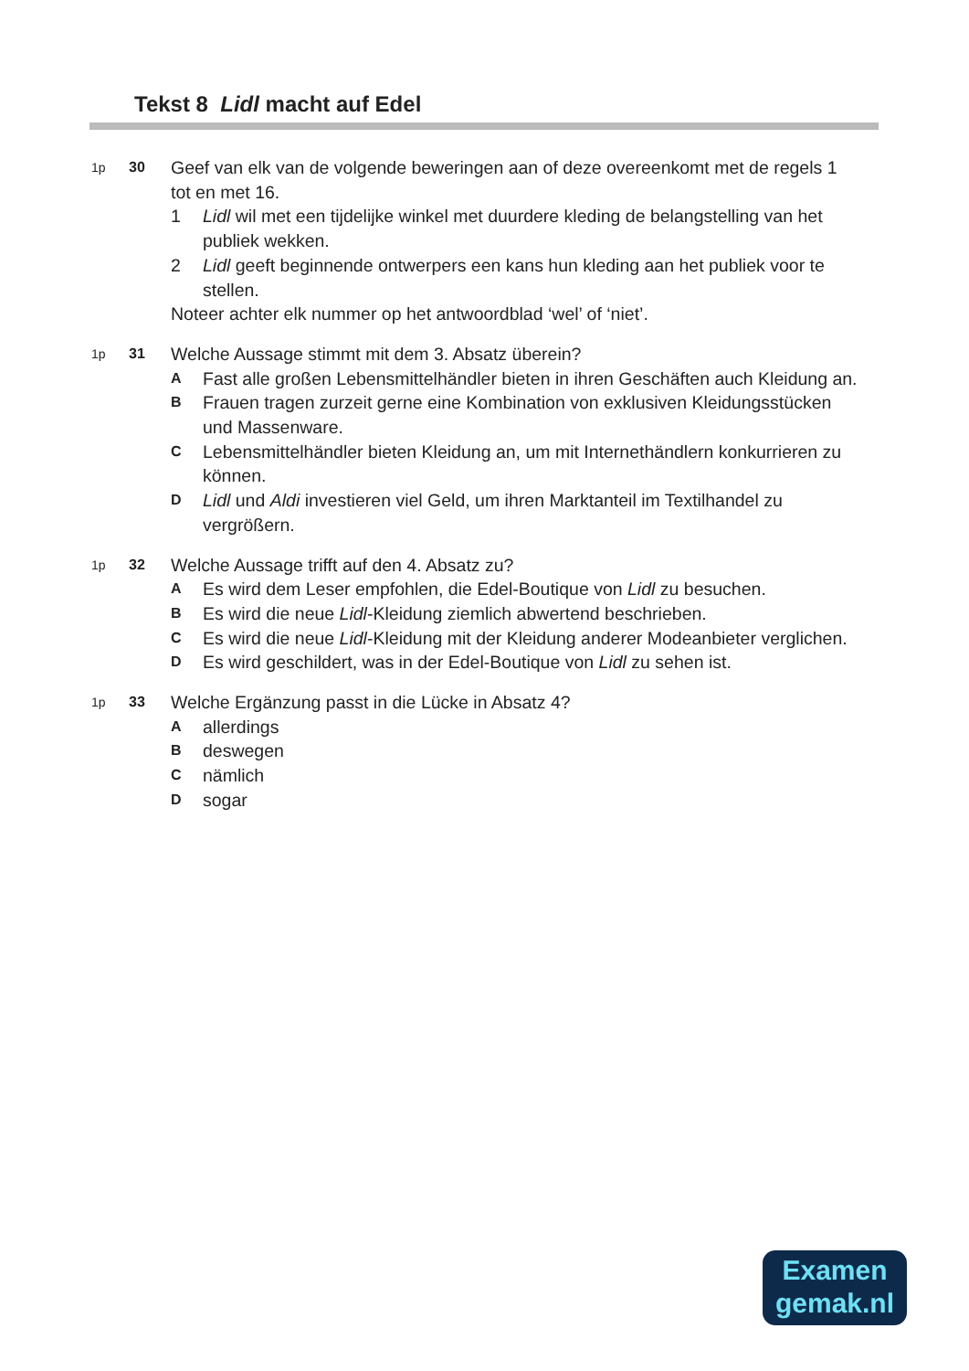Tekst 8 Lidl macht auf Edel
1p 30
Geef van elk van de volgende beweringen aan of deze overeenkomt met de regels 1 tot en met 16.
1 Lidl wil met een tijdelijke winkel met duurdere kleding de belangstelling van het publiek wekken.
2 Lidl geeft beginnende ontwerpers een kans hun kleding aan het publiek voor te stellen.
Noteer achter elk nummer op het antwoordblad ‘wel’ of ‘niet’.
1p 31
Welche Aussage stimmt mit dem 3. Absatz überein?
A
Fast alle großen Lebensmittelhändler bieten in ihren Geschäften auch Kleidung an.
B
Frauen tragen zurzeit gerne eine Kombination von exklusiven Kleidungsstücken und Massenware.
C
Lebensmittelhändler bieten Kleidung an, um mit Internethändlern konkurrieren zu können.
D
Lidl und Aldi investieren viel Geld, um ihren Marktanteil im Textilhandel zu vergrößern.
1p 32
Welche Aussage trifft auf den 4. Absatz zu?
A
Es wird dem Leser empfohlen, die Edel-Boutique von Lidl zu besuchen.
B
Es wird die neue Lidl-Kleidung ziemlich abwertend beschrieben.
C
Es wird die neue Lidl-Kleidung mit der Kleidung anderer Modeanbieter verglichen.
D
Es wird geschildert, was in der Edel-Boutique von Lidl zu sehen ist.
1p 33
Welche Ergänzung passt in die Lücke in Absatz 4?
A
allerdings
B
deswegen
C
nämlich
D
sogar
Examen
gemak.nl